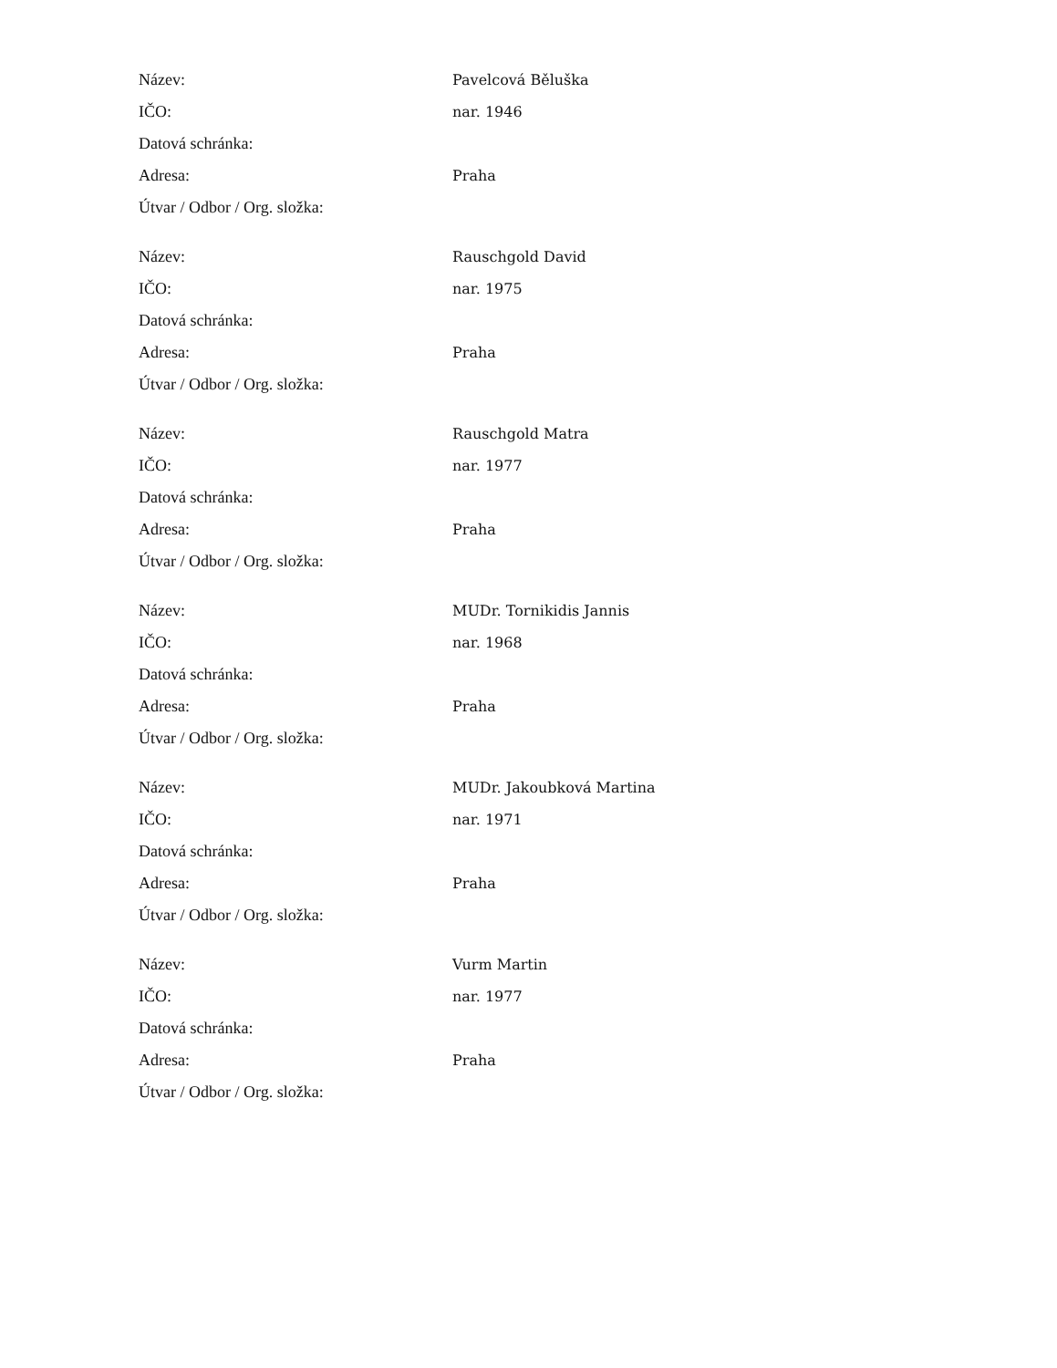| Název: | Pavelcová Běluška |
| IČO: | nar. 1946 |
| Datová schránka: | |
| Adresa: | Praha |
| Útvar / Odbor / Org. složka: | |
| Název: | Rauschgold David |
| IČO: | nar. 1975 |
| Datová schránka: | |
| Adresa: | Praha |
| Útvar / Odbor / Org. složka: | |
| Název: | Rauschgold Matra |
| IČO: | nar. 1977 |
| Datová schránka: | |
| Adresa: | Praha |
| Útvar / Odbor / Org. složka: | |
| Název: | MUDr. Tornikidis Jannis |
| IČO: | nar. 1968 |
| Datová schránka: | |
| Adresa: | Praha |
| Útvar / Odbor / Org. složka: | |
| Název: | MUDr. Jakoubková Martina |
| IČO: | nar. 1971 |
| Datová schránka: | |
| Adresa: | Praha |
| Útvar / Odbor / Org. složka: | |
| Název: | Vurm Martin |
| IČO: | nar. 1977 |
| Datová schránka: | |
| Adresa: | Praha |
| Útvar / Odbor / Org. složka: | |